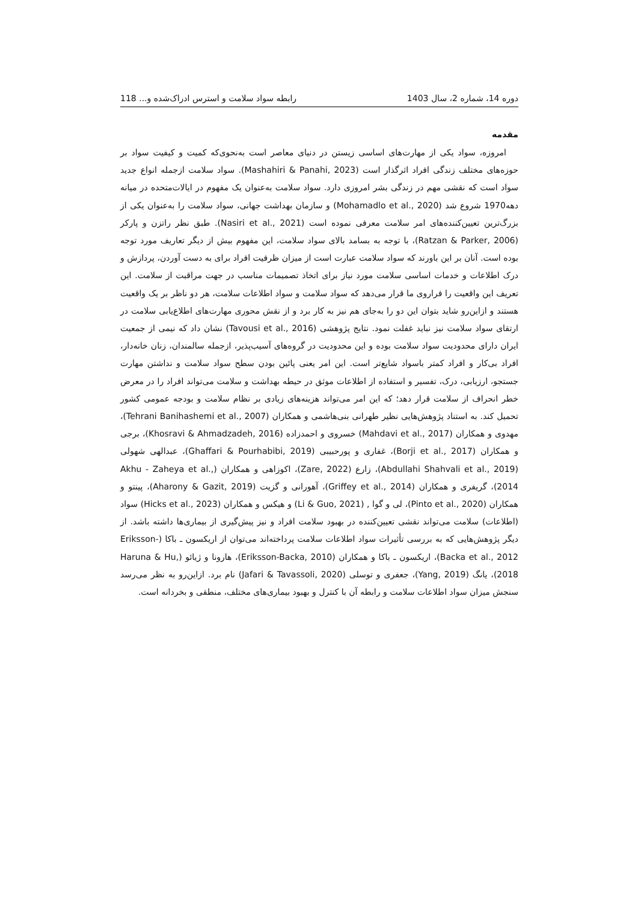دوره 14، شماره 2، سال 1403 رابطه سواد سلامت و استرس ادراک‌شده و... 118
مقدمه
امروزه، سواد یکی از مهارت‌های اساسی زیستن در دنیای معاصر است به‌نحوی‌که کمیت و کیفیت سواد بر حوزه‌های مختلف زندگی افراد اثرگذار است (Mashahiri & Panahi, 2023). سواد سلامت ازجمله انواع جدید سواد است که نقشی مهم در زندگی بشر امروزی دارد. سواد سلامت به‌عنوان یک مفهوم در ایالات‌متحده در میانه دهه1970 شروع شد (Mohamadlo et al., 2020) و سازمان بهداشت جهانی، سواد سلامت را به‌عنوان یکی از بزرگ‌ترین تعیین‌کننده‌های امر سلامت معرفی نموده است (Nasiri et al., 2021). طبق نظر راتزن و پارکر (Ratzan & Parker, 2006)، با توجه به بسامد بالای سواد سلامت، این مفهوم بیش از دیگر تعاریف مورد توجه بوده است. آنان بر این باورند که سواد سلامت عبارت است از میزان ظرفیت افراد برای به دست آوردن، پردازش و درک اطلاعات و خدمات اساسی سلامت مورد نیاز برای اتخاذ تصمیمات مناسب در جهت مراقبت از سلامت. این تعریف این واقعیت را فراروی ما قرار می‌دهد که سواد سلامت و سواد اطلاعات سلامت، هر دو ناظر بر یک واقعیت هستند و ازاین‌رو شاید بتوان این دو را به‌جای هم نیز به کار برد و از نقش محوری مهارت‌های اطلاع‌یابی سلامت در ارتقای سواد سلامت نیز نباید غفلت نمود. نتایج پژوهشی (Tavousi et al., 2016) نشان داد که نیمی از جمعیت ایران دارای محدودیت سواد سلامت بوده و این محدودیت در گروه‌های آسیب‌پذیر، ازجمله سالمندان، زنان خانه‌دار، افراد بی‌کار و افراد کمتر باسواد شایع‌تر است. این امر یعنی پائین بودن سطح سواد سلامت و نداشتن مهارت جستجو، ارزیابی، درک، تفسیر و استفاده از اطلاعات موثق در حیطه بهداشت و سلامت می‌تواند افراد را در معرض خطر انحراف از سلامت قرار دهد؛ که این امر می‌تواند هزینه‌های زیادی بر نظام سلامت و بودجه عمومی کشور تحمیل کند. به استناد پژوهش‌هایی نظیر طهرانی بنی‌هاشمی و همکاران (Tehrani Banihashemi et al., 2007)، مهدوی و همکاران (Mahdavi et al., 2017) خسروی و احمدزاده (Khosravi & Ahmadzadeh, 2016)، برجی و همکاران (Borji et al., 2017)، غفاری و پورحبیبی (Ghaffari & Pourhabibi, 2019)، عبدالهی شهولی (Abdullahi Shahvali et al., 2019)، زارع (Zare, 2022)، اکوزاهی و همکاران (Akhu - Zaheya et al., 2014)، گریفری و همکاران (Griffey et al., 2014)، آهورانی و گزیت (Aharony & Gazit, 2019)، پینتو و همکاران (Pinto et al., 2020)، لی و گوا , (Li & Guo, 2021) و هیکس و همکاران (Hicks et al., 2023) سواد (اطلاعات) سلامت می‌تواند نقشی تعیین‌کننده در بهبود سلامت افراد و نیز پیش‌گیری از بیماری‌ها داشته باشد. از دیگر پژوهش‌هایی که به بررسی تأثیرات سواد اطلاعات سلامت پرداخته‌اند می‌توان از اریکسون ـ باکا (Eriksson-Backa et al., 2012)، اریکسون ـ باکا و همکاران (Eriksson-Backa, 2010)، هارونا و ژیائو (Haruna & Hu, 2018)، یانگ (Yang, 2019)، جعفری و توسلی (Jafari & Tavassoli, 2020) نام برد. ازاین‌رو به نظر می‌رسد سنجش میزان سواد اطلاعات سلامت و رابطه آن با کنترل و بهبود بیماری‌های مختلف، منطقی و بخردانه است.